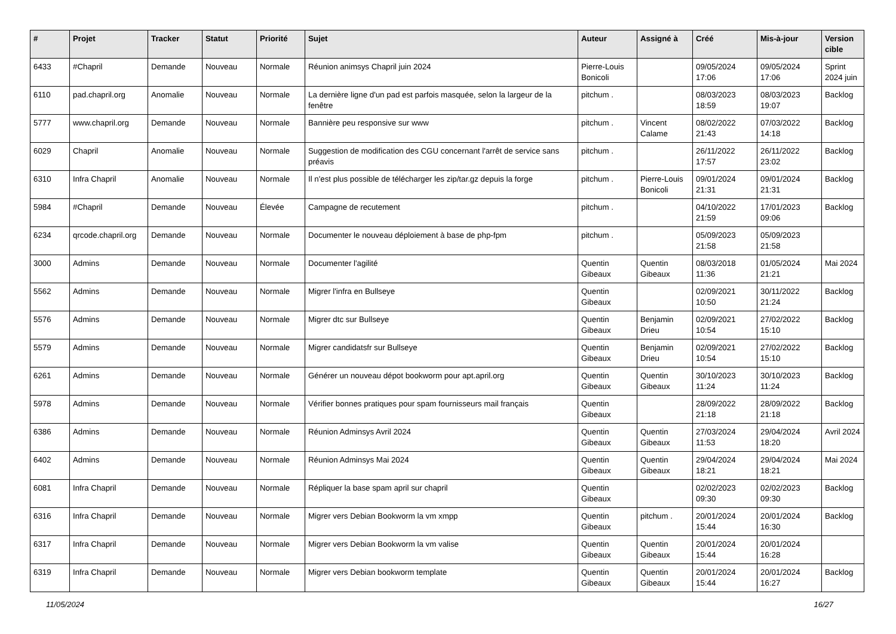| # | Projet | Tracker | Statut | Priorité | Sujet | Auteur | Assigné à | Créé | Mis-à-jour | Version cible |
| --- | --- | --- | --- | --- | --- | --- | --- | --- | --- | --- |
| 6433 | #Chapril | Demande | Nouveau | Normale | Réunion animsys Chapril juin 2024 | Pierre-Louis Bonicoli | | 09/05/2024 17:06 | 09/05/2024 17:06 | Sprint 2024 juin |
| 6110 | pad.chapril.org | Anomalie | Nouveau | Normale | La dernière ligne d'un pad est parfois masquée, selon la largeur de la fenêtre | pitchum . | | 08/03/2023 18:59 | 08/03/2023 19:07 | Backlog |
| 5777 | www.chapril.org | Demande | Nouveau | Normale | Bannière peu responsive sur www | pitchum . | Vincent Calame | 08/02/2022 21:43 | 07/03/2022 14:18 | Backlog |
| 6029 | Chapril | Anomalie | Nouveau | Normale | Suggestion de modification des CGU concernant l'arrêt de service sans préavis | pitchum . | | 26/11/2022 17:57 | 26/11/2022 23:02 | Backlog |
| 6310 | Infra Chapril | Anomalie | Nouveau | Normale | Il n'est plus possible de télécharger les zip/tar.gz depuis la forge | pitchum . | Pierre-Louis Bonicoli | 09/01/2024 21:31 | 09/01/2024 21:31 | Backlog |
| 5984 | #Chapril | Demande | Nouveau | Élevée | Campagne de recutement | pitchum . | | 04/10/2022 21:59 | 17/01/2023 09:06 | Backlog |
| 6234 | qrcode.chapril.org | Demande | Nouveau | Normale | Documenter le nouveau déploiement à base de php-fpm | pitchum . | | 05/09/2023 21:58 | 05/09/2023 21:58 | |
| 3000 | Admins | Demande | Nouveau | Normale | Documenter l'agilité | Quentin Gibeaux | Quentin Gibeaux | 08/03/2018 11:36 | 01/05/2024 21:21 | Mai 2024 |
| 5562 | Admins | Demande | Nouveau | Normale | Migrer l'infra en Bullseye | Quentin Gibeaux | | 02/09/2021 10:50 | 30/11/2022 21:24 | Backlog |
| 5576 | Admins | Demande | Nouveau | Normale | Migrer dtc sur Bullseye | Quentin Gibeaux | Benjamin Drieu | 02/09/2021 10:54 | 27/02/2022 15:10 | Backlog |
| 5579 | Admins | Demande | Nouveau | Normale | Migrer candidatsfr sur Bullseye | Quentin Gibeaux | Benjamin Drieu | 02/09/2021 10:54 | 27/02/2022 15:10 | Backlog |
| 6261 | Admins | Demande | Nouveau | Normale | Générer un nouveau dépot bookworm pour apt.april.org | Quentin Gibeaux | Quentin Gibeaux | 30/10/2023 11:24 | 30/10/2023 11:24 | Backlog |
| 5978 | Admins | Demande | Nouveau | Normale | Vérifier bonnes pratiques pour spam fournisseurs mail français | Quentin Gibeaux | | 28/09/2022 21:18 | 28/09/2022 21:18 | Backlog |
| 6386 | Admins | Demande | Nouveau | Normale | Réunion Adminsys Avril 2024 | Quentin Gibeaux | Quentin Gibeaux | 27/03/2024 11:53 | 29/04/2024 18:20 | Avril 2024 |
| 6402 | Admins | Demande | Nouveau | Normale | Réunion Adminsys Mai 2024 | Quentin Gibeaux | Quentin Gibeaux | 29/04/2024 18:21 | 29/04/2024 18:21 | Mai 2024 |
| 6081 | Infra Chapril | Demande | Nouveau | Normale | Répliquer la base spam april sur chapril | Quentin Gibeaux | | 02/02/2023 09:30 | 02/02/2023 09:30 | Backlog |
| 6316 | Infra Chapril | Demande | Nouveau | Normale | Migrer vers Debian Bookworm la vm xmpp | Quentin Gibeaux | pitchum . | 20/01/2024 15:44 | 20/01/2024 16:30 | Backlog |
| 6317 | Infra Chapril | Demande | Nouveau | Normale | Migrer vers Debian Bookworm la vm valise | Quentin Gibeaux | Quentin Gibeaux | 20/01/2024 15:44 | 20/01/2024 16:28 | |
| 6319 | Infra Chapril | Demande | Nouveau | Normale | Migrer vers Debian bookworm template | Quentin Gibeaux | Quentin Gibeaux | 20/01/2024 15:44 | 20/01/2024 16:27 | Backlog |
11/05/2024 16/27